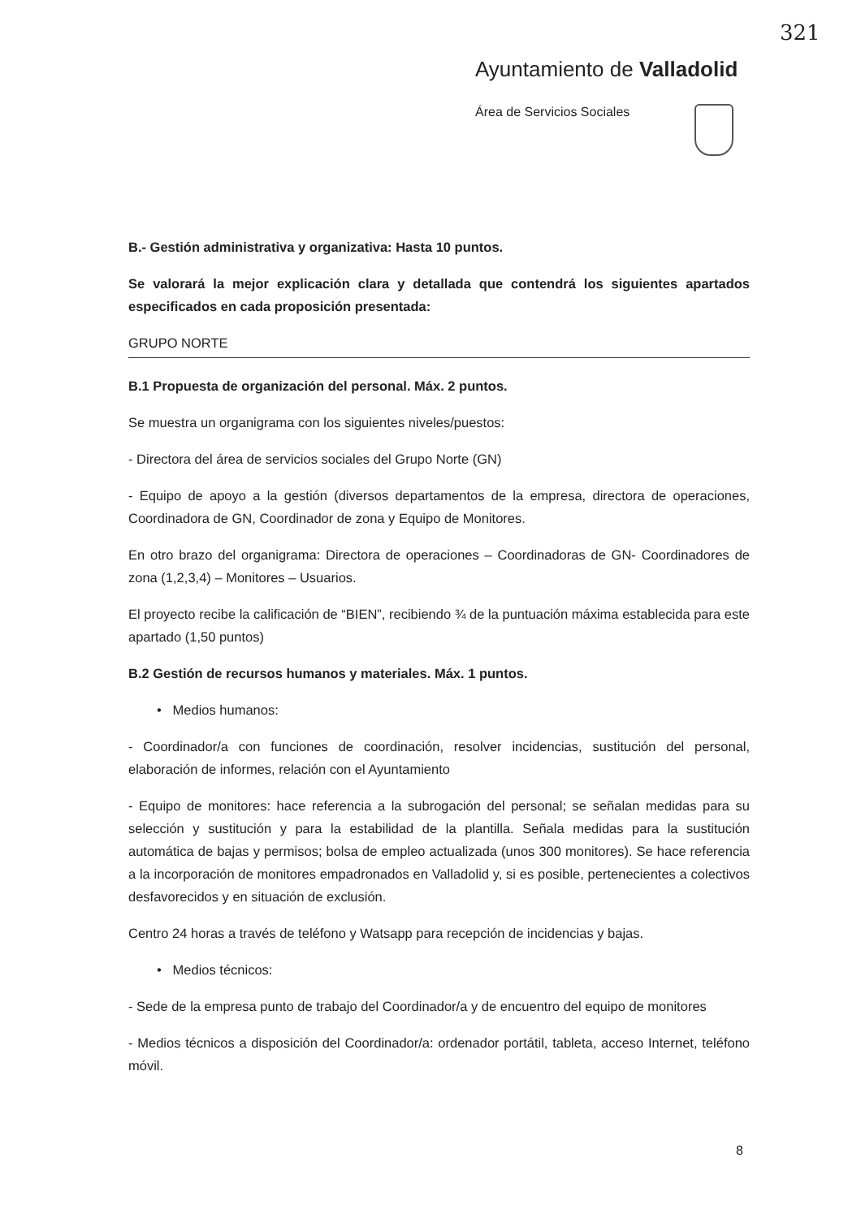321
Ayuntamiento de Valladolid
Área de Servicios Sociales
B.- Gestión administrativa y organizativa: Hasta 10 puntos.
Se valorará la mejor explicación clara y detallada que contendrá los siguientes apartados especificados en cada proposición presentada:
GRUPO NORTE
B.1 Propuesta de organización del personal. Máx. 2 puntos.
Se muestra un organigrama con los siguientes niveles/puestos:
- Directora del área de servicios sociales del Grupo Norte (GN)
- Equipo de apoyo a la gestión (diversos departamentos de la empresa, directora de operaciones, Coordinadora de GN, Coordinador de zona y Equipo de Monitores.
En otro brazo del organigrama: Directora de operaciones – Coordinadoras de GN- Coordinadores de zona (1,2,3,4) – Monitores – Usuarios.
El proyecto recibe la calificación de “BIEN”, recibiendo ¾ de la puntuación máxima establecida para este apartado (1,50 puntos)
B.2 Gestión de recursos humanos y materiales. Máx. 1 puntos.
• Medios humanos:
- Coordinador/a con funciones de coordinación, resolver incidencias, sustitución del personal, elaboración de informes, relación con el Ayuntamiento
- Equipo de monitores: hace referencia a la subrogación del personal; se señalan medidas para su selección y sustitución y para la estabilidad de la plantilla. Señala medidas para la sustitución automática de bajas y permisos; bolsa de empleo actualizada (unos 300 monitores). Se hace referencia a la incorporación de monitores empadronados en Valladolid y, si es posible, pertenecientes a colectivos desfavorecidos y en situación de exclusión.
Centro 24 horas a través de teléfono y Watsapp para recepción de incidencias y bajas.
• Medios técnicos:
- Sede de la empresa punto de trabajo del Coordinador/a y de encuentro del equipo de monitores
- Medios técnicos a disposición del Coordinador/a: ordenador portátil, tableta, acceso Internet, teléfono móvil.
8